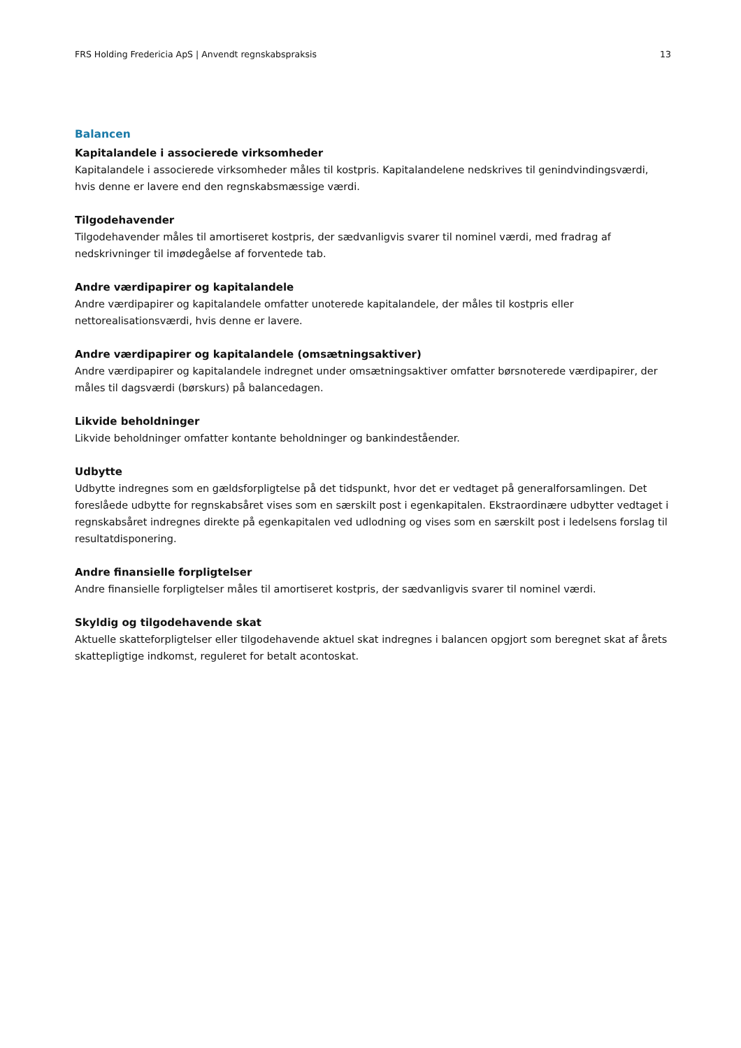FRS Holding Fredericia ApS | Anvendt regnskabspraksis 13
Balancen
Kapitalandele i associerede virksomheder
Kapitalandele i associerede virksomheder måles til kostpris. Kapitalandelene nedskrives til genindvindingsværdi, hvis denne er lavere end den regnskabsmæssige værdi.
Tilgodehavender
Tilgodehavender måles til amortiseret kostpris, der sædvanligvis svarer til nominel værdi, med fradrag af nedskrivninger til imødegåelse af forventede tab.
Andre værdipapirer og kapitalandele
Andre værdipapirer og kapitalandele omfatter unoterede kapitalandele, der måles til kostpris eller nettorealisationsværdi, hvis denne er lavere.
Andre værdipapirer og kapitalandele (omsætningsaktiver)
Andre værdipapirer og kapitalandele indregnet under omsætningsaktiver omfatter børsnoterede værdipapirer, der måles til dagsværdi (børskurs) på balancedagen.
Likvide beholdninger
Likvide beholdninger omfatter kontante beholdninger og bankindeståender.
Udbytte
Udbytte indregnes som en gældsforpligtelse på det tidspunkt, hvor det er vedtaget på generalforsamlingen. Det foreslåede udbytte for regnskabsåret vises som en særskilt post i egenkapitalen. Ekstraordinære udbytter vedtaget i regnskabsåret indregnes direkte på egenkapitalen ved udlodning og vises som en særskilt post i ledelsens forslag til resultatdisponering.
Andre finansielle forpligtelser
Andre finansielle forpligtelser måles til amortiseret kostpris, der sædvanligvis svarer til nominel værdi.
Skyldig og tilgodehavende skat
Aktuelle skatteforpligtelser eller tilgodehavende aktuel skat indregnes i balancen opgjort som beregnet skat af årets skattepligtige indkomst, reguleret for betalt acontoskat.